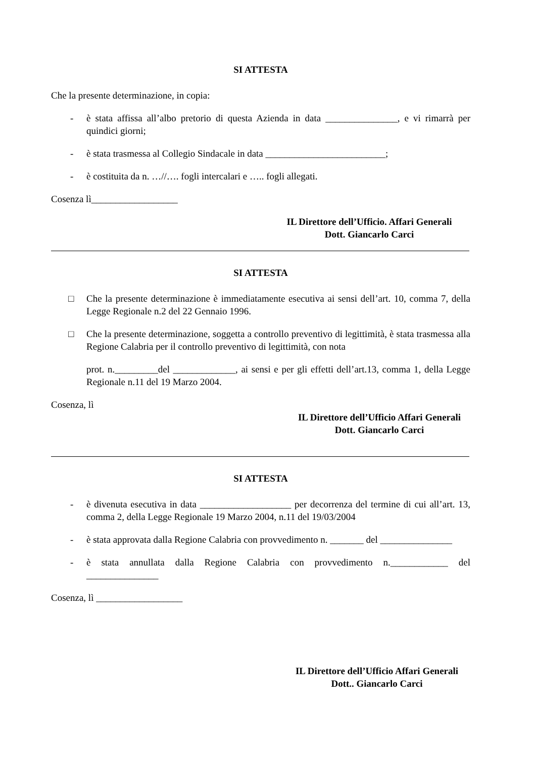SI ATTESTA
Che la presente determinazione, in copia:
- è stata affissa all’albo pretorio di questa Azienda in data _______________, e vi rimarrà per quindici giorni;
- è stata trasmessa al Collegio Sindacale in data _________________________;
- è costituita da n. …//…. fogli intercalari e ….. fogli allegati.
Cosenza lì__________________
IL Direttore dell’Ufficio. Affari Generali
Dott. Giancarlo Carci
SI ATTESTA
□ Che la presente determinazione è immediatamente esecutiva ai sensi dell’art. 10, comma 7, della Legge Regionale n.2 del 22 Gennaio 1996.
□ Che la presente determinazione, soggetta a controllo preventivo di legittimità, è stata trasmessa alla Regione Calabria per il controllo preventivo di legittimità, con nota
prot. n._________del _____________, ai sensi e per gli effetti dell’art.13, comma 1, della Legge Regionale n.11 del 19 Marzo 2004.
Cosenza, lì
IL Direttore dell’Ufficio Affari Generali
Dott. Giancarlo Carci
SI ATTESTA
- è divenuta esecutiva in data ___________________ per decorrenza del termine di cui all’art. 13, comma 2, della Legge Regionale 19 Marzo 2004, n.11 del 19/03/2004
- è stata approvata dalla Regione Calabria con provvedimento n. _______ del _______________
- è stata annullata dalla Regione Calabria con provvedimento n.____________ del _______________
Cosenza, lì __________________
IL Direttore dell’Ufficio Affari Generali
Dott.. Giancarlo Carci